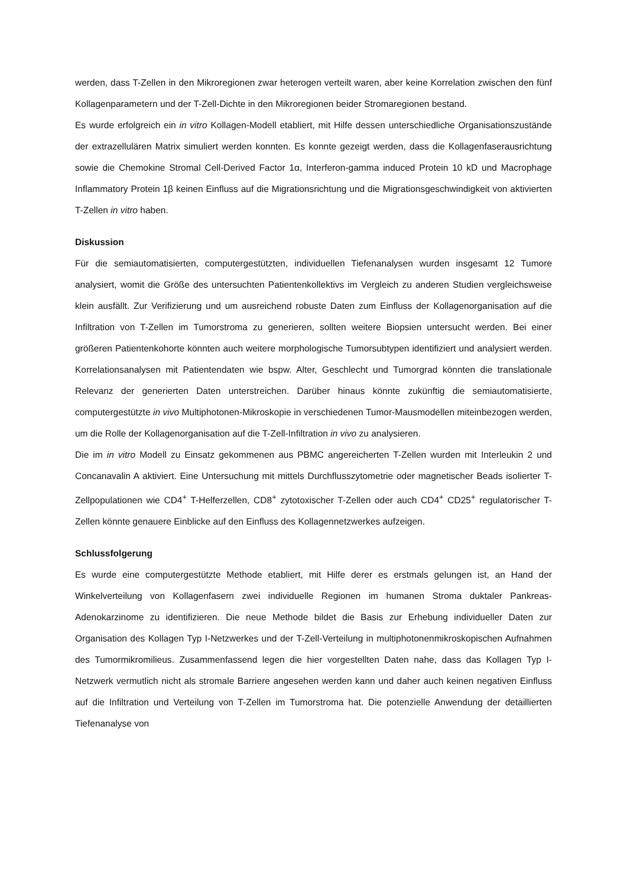werden, dass T-Zellen in den Mikroregionen zwar heterogen verteilt waren, aber keine Korrelation zwischen den fünf Kollagenparametern und der T-Zell-Dichte in den Mikroregionen beider Stromaregionen bestand.
Es wurde erfolgreich ein in vitro Kollagen-Modell etabliert, mit Hilfe dessen unterschiedliche Organisationszustände der extrazellulären Matrix simuliert werden konnten. Es konnte gezeigt werden, dass die Kollagenfaserausrichtung sowie die Chemokine Stromal Cell-Derived Factor 1α, Interferon-gamma induced Protein 10 kD und Macrophage Inflammatory Protein 1β keinen Einfluss auf die Migrationsrichtung und die Migrationsgeschwindigkeit von aktivierten T-Zellen in vitro haben.
Diskussion
Für die semiautomatisierten, computergestützten, individuellen Tiefenanalysen wurden insgesamt 12 Tumore analysiert, womit die Größe des untersuchten Patientenkollektivs im Vergleich zu anderen Studien vergleichsweise klein ausfällt. Zur Verifizierung und um ausreichend robuste Daten zum Einfluss der Kollagenorganisation auf die Infiltration von T-Zellen im Tumorstroma zu generieren, sollten weitere Biopsien untersucht werden. Bei einer größeren Patientenkohorte könnten auch weitere morphologische Tumorsubtypen identifiziert und analysiert werden. Korrelationsanalysen mit Patientendaten wie bspw. Alter, Geschlecht und Tumorgrad könnten die translationale Relevanz der generierten Daten unterstreichen. Darüber hinaus könnte zukünftig die semiautomatisierte, computergestützte in vivo Multiphotonen-Mikroskopie in verschiedenen Tumor-Mausmodellen miteinbezogen werden, um die Rolle der Kollagenorganisation auf die T-Zell-Infiltration in vivo zu analysieren.
Die im in vitro Modell zu Einsatz gekommenen aus PBMC angereicherten T-Zellen wurden mit Interleukin 2 und Concanavalin A aktiviert. Eine Untersuchung mit mittels Durchflusszytometrie oder magnetischer Beads isolierter T-Zellpopulationen wie CD4<sup>+</sup> T-Helferzellen, CD8<sup>+</sup> zytotoxischer T-Zellen oder auch CD4<sup>+</sup> CD25<sup>+</sup> regulatorischer T-Zellen könnte genauere Einblicke auf den Einfluss des Kollagennetzwerkes aufzeigen.
Schlussfolgerung
Es wurde eine computergestützte Methode etabliert, mit Hilfe derer es erstmals gelungen ist, an Hand der Winkelverteilung von Kollagenfasern zwei individuelle Regionen im humanen Stroma duktaler Pankreas-Adenokarzinome zu identifizieren. Die neue Methode bildet die Basis zur Erhebung individueller Daten zur Organisation des Kollagen Typ I-Netzwerkes und der T-Zell-Verteilung in multiphotonenmikroskopischen Aufnahmen des Tumormikromilieus. Zusammenfassend legen die hier vorgestellten Daten nahe, dass das Kollagen Typ I-Netzwerk vermutlich nicht als stromale Barriere angesehen werden kann und daher auch keinen negativen Einfluss auf die Infiltration und Verteilung von T-Zellen im Tumorstroma hat. Die potenzielle Anwendung der detaillierten Tiefenanalyse von